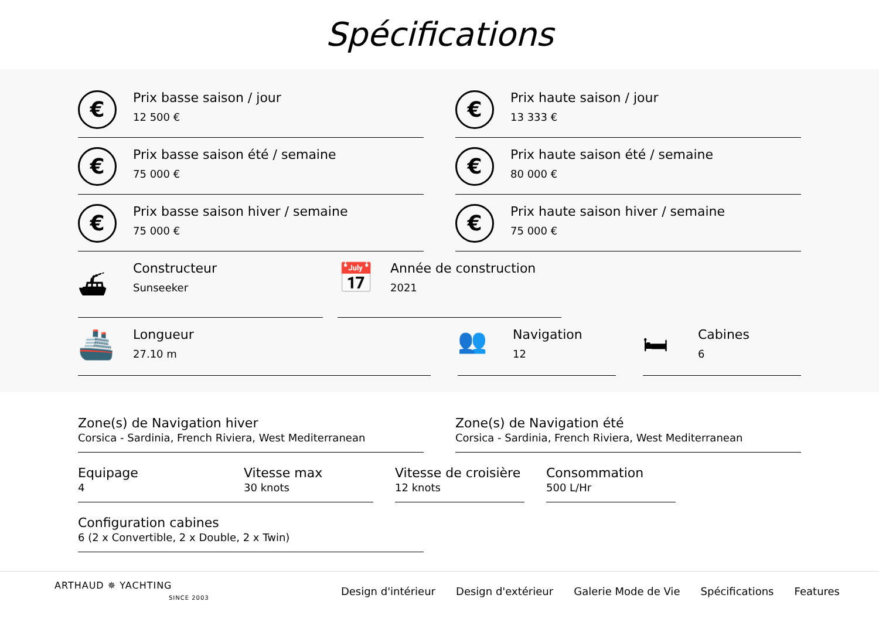Spécifications
€
Prix basse saison / jour
12 500 €
€
Prix haute saison / jour
13 333 €
€
Prix basse saison été / semaine
75 000 €
€
Prix haute saison été / semaine
80 000 €
€
Prix basse saison hiver / semaine
75 000 €
€
Prix haute saison hiver / semaine
75 000 €
⛴
Constructeur
Sunseeker
📅
Année de construction
2021
🚢
Longueur
27.10 m
👥
Navigation
12
🛏
Cabines
6
Zone(s) de Navigation hiver
Corsica - Sardinia, French Riviera, West Mediterranean
Zone(s) de Navigation été
Corsica - Sardinia, French Riviera, West Mediterranean
Equipage
4
Vitesse max
30 knots
Vitesse de croisière
12 knots
Consommation
500 L/Hr
Configuration cabines
6 (2 x Convertible, 2 x Double, 2 x Twin)
ARTHAUD ✵ YACHTING
SINCE 2003
Design d'intérieur Design d'extérieur Galerie Mode de Vie Spécifications Features